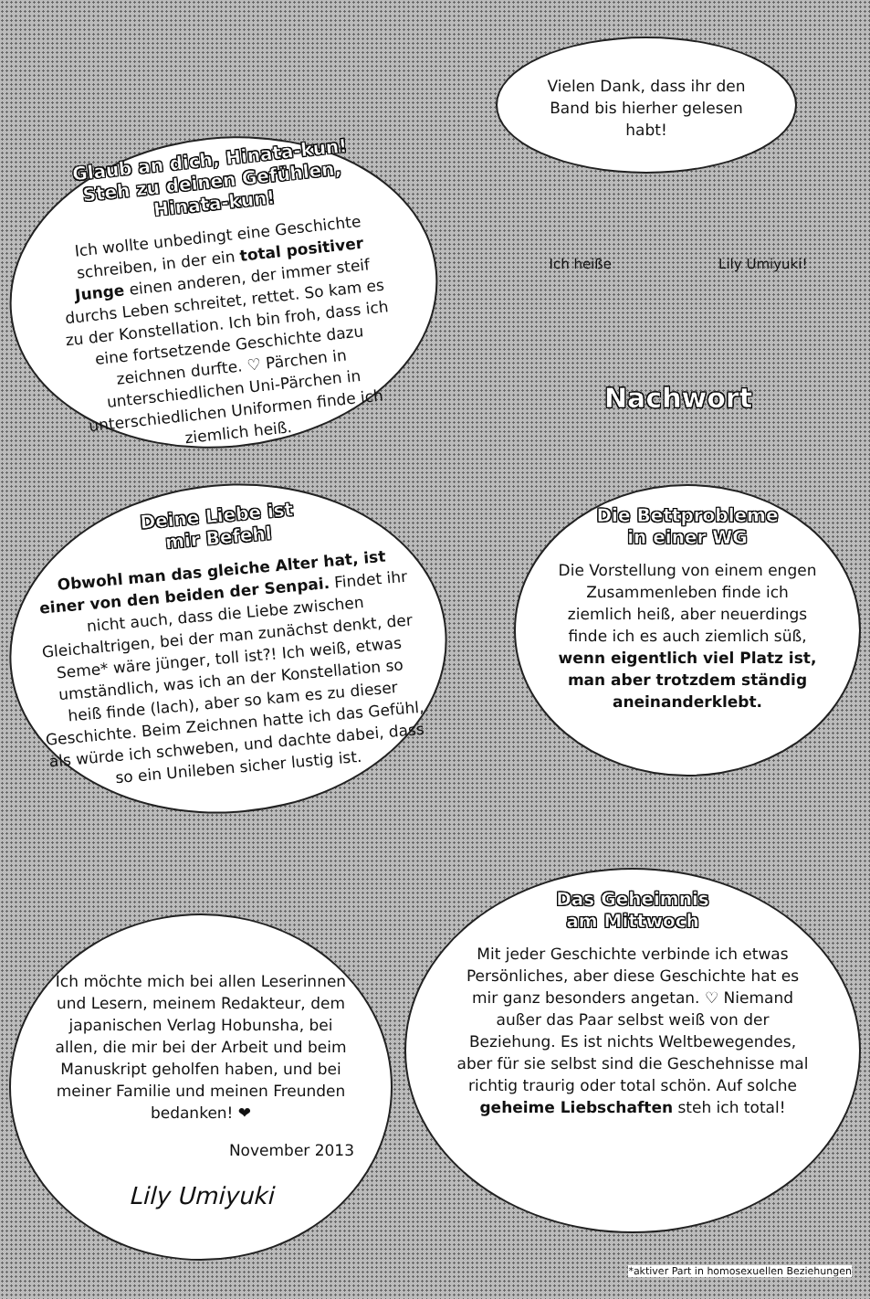Glaub an dich, Hinata-kun!
Steh zu deinen Gefühlen, Hinata-kun!
Ich wollte unbedingt eine Geschichte schreiben, in der ein total positiver Junge einen anderen, der immer steif durchs Leben schreitet, rettet. So kam es zu der Konstellation. Ich bin froh, dass ich eine fortsetzende Geschichte dazu zeichnen durfte. ♡ Pärchen in unterschiedlichen Uni-Pärchen in unterschiedlichen Uniformen finde ich ziemlich heiß.
Vielen Dank, dass ihr den Band bis hierher gelesen habt!
Ich heiße Lily Umiyuki!
Nachwort
Deine Liebe ist
mir Befehl
Obwohl man das gleiche Alter hat, ist einer von den beiden der Senpai. Findet ihr nicht auch, dass die Liebe zwischen Gleichaltrigen, bei der man zunächst denkt, der Seme* wäre jünger, toll ist?! Ich weiß, etwas umständlich, was ich an der Konstellation so heiß finde (lach), aber so kam es zu dieser Geschichte. Beim Zeichnen hatte ich das Gefühl, als würde ich schweben, und dachte dabei, dass so ein Unileben sicher lustig ist.
Die Bettprobleme
in einer WG
Die Vorstellung von einem engen Zusammenleben finde ich ziemlich heiß, aber neuerdings finde ich es auch ziemlich süß, wenn eigentlich viel Platz ist, man aber trotzdem ständig aneinanderklebt.
Ich möchte mich bei allen Leserinnen und Lesern, meinem Redakteur, dem japanischen Verlag Hobunsha, bei allen, die mir bei der Arbeit und beim Manuskript geholfen haben, und bei meiner Familie und meinen Freunden bedanken! ❤
November 2013
Lily Umiyuki
Das Geheimnis
am Mittwoch
Mit jeder Geschichte verbinde ich etwas Persönliches, aber diese Geschichte hat es mir ganz besonders angetan. ♡ Niemand außer das Paar selbst weiß von der Beziehung. Es ist nichts Weltbewegendes, aber für sie selbst sind die Geschehnisse mal richtig traurig oder total schön. Auf solche geheime Liebschaften steh ich total!
*aktiver Part in homosexuellen Beziehungen